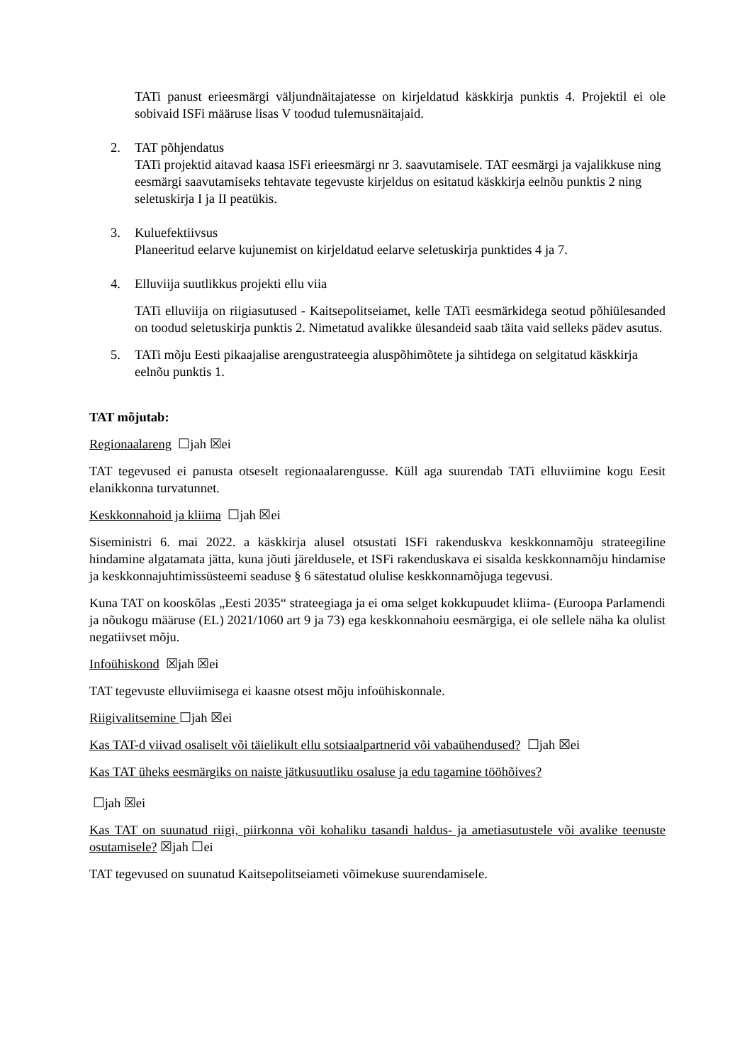TATi panust erieesmärgi väljundnäitajatesse on kirjeldatud käskkirja punktis 4. Projektil ei ole sobivaid ISFi määruse lisas V toodud tulemusnäitajaid.
2. TAT põhjendatus
TATi projektid aitavad kaasa ISFi erieesmärgi nr 3. saavutamisele. TAT eesmärgi ja vajalikkuse ning eesmärgi saavutamiseks tehtavate tegevuste kirjeldus on esitatud käskkirja eelnõu punktis 2 ning seletuskirja I ja II peatükis.
3. Kuluefektiivsus
Planeeritud eelarve kujunemist on kirjeldatud eelarve seletuskirja punktides 4 ja 7.
4. Elluviija suutlikkus projekti ellu viia
TATi elluviija on riigiasutused - Kaitsepolitseiamet, kelle TATi eesmärkidega seotud põhiülesanded on toodud seletuskirja punktis 2. Nimetatud avalikke ülesandeid saab täita vaid selleks pädev asutus.
5. TATi mõju Eesti pikaajalise arengustrateegia aluspõhimõtete ja sihtidega on selgitatud käskkirja eelnõu punktis 1.
TAT mõjutab:
Regionaalareng ☐jah ☒ei
TAT tegevused ei panusta otseselt regionaalarengusse. Küll aga suurendab TATi elluviimine kogu Eesit elanikkonna turvatunnet.
Keskkonnahoid ja kliima ☐jah ☒ei
Siseministri 6. mai 2022. a käskkirja alusel otsustati ISFi rakenduskva keskkonnamõju strateegiline hindamine algatamata jätta, kuna jõuti järeldusele, et ISFi rakenduskava ei sisalda keskkonnamõju hindamise ja keskkonnajuhtimissüsteemi seaduse § 6 sätestatud olulise keskkonnamõjuga tegevusi.
Kuna TAT on kooskõlas „Eesti 2035“ strateegiaga ja ei oma selget kokkupuudet kliima- (Euroopa Parlamendi ja nõukogu määruse (EL) 2021/1060 art 9 ja 73) ega keskkonnahoiu eesmärgiga, ei ole sellele näha ka olulist negatiivset mõju.
Infoühiskond ☒jah ☒ei
TAT tegevuste elluviimisega ei kaasne otsest mõju infoühiskonnale.
Riigivalitsemine ☐jah ☒ei
Kas TAT-d viivad osaliselt või täielikult ellu sotsiaalpartnerid või vabaühendused? ☐jah ☒ei
Kas TAT üheks eesmärgiks on naiste jätkusuutliku osaluse ja edu tagamine tööhõives?
☐jah ☒ei
Kas TAT on suunatud riigi, piirkonna või kohaliku tasandi haldus- ja ametiasutustele või avalike teenuste osutamisele? ☒jah ☐ei
TAT tegevused on suunatud Kaitsepolitseiameti võimekuse suurendamisele.